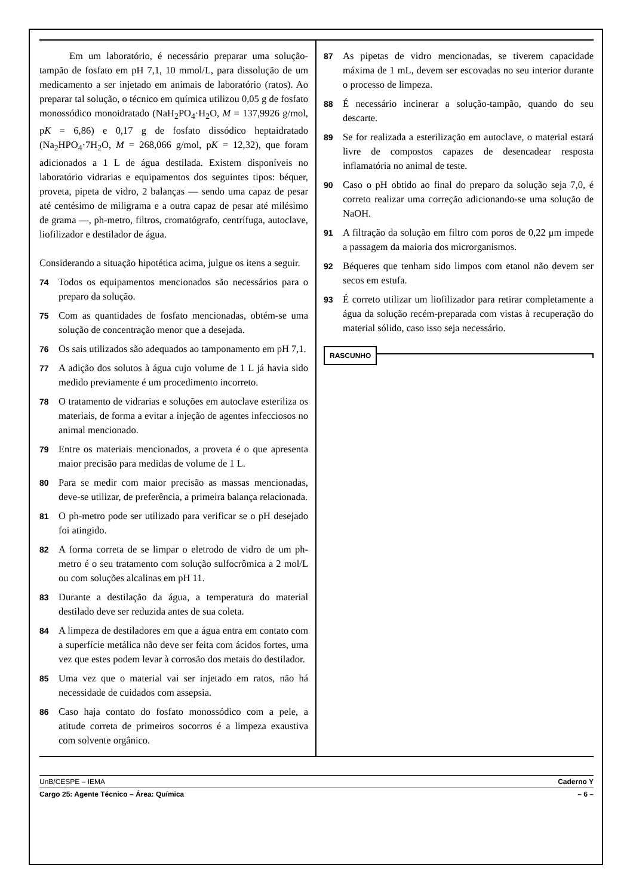Em um laboratório, é necessário preparar uma solução-tampão de fosfato em pH 7,1, 10 mmol/L, para dissolução de um medicamento a ser injetado em animais de laboratório (ratos). Ao preparar tal solução, o técnico em química utilizou 0,05 g de fosfato monossódico monoidratado (NaH<sub>2</sub>PO<sub>4</sub>·H<sub>2</sub>O, M = 137,9926 g/mol, pK = 6,86) e 0,17 g de fosfato dissódico heptaidratado (Na<sub>2</sub>HPO<sub>4</sub>·7H<sub>2</sub>O, M = 268,066 g/mol, pK = 12,32), que foram adicionados a 1 L de água destilada. Existem disponíveis no laboratório vidrarias e equipamentos dos seguintes tipos: béquer, proveta, pipeta de vidro, 2 balanças — sendo uma capaz de pesar até centésimo de miligrama e a outra capaz de pesar até milésimo de grama —, ph-metro, filtros, cromatógrafo, centrífuga, autoclave, liofilizador e destilador de água.
Considerando a situação hipotética acima, julgue os itens a seguir.
74
Todos os equipamentos mencionados são necessários para o preparo da solução.
75
Com as quantidades de fosfato mencionadas, obtém-se uma solução de concentração menor que a desejada.
76
Os sais utilizados são adequados ao tamponamento em pH 7,1.
77
A adição dos solutos à água cujo volume de 1 L já havia sido medido previamente é um procedimento incorreto.
78
O tratamento de vidrarias e soluções em autoclave esteriliza os materiais, de forma a evitar a injeção de agentes infecciosos no animal mencionado.
79
Entre os materiais mencionados, a proveta é o que apresenta maior precisão para medidas de volume de 1 L.
80
Para se medir com maior precisão as massas mencionadas, deve-se utilizar, de preferência, a primeira balança relacionada.
81
O ph-metro pode ser utilizado para verificar se o pH desejado foi atingido.
82
A forma correta de se limpar o eletrodo de vidro de um ph-metro é o seu tratamento com solução sulfocrômica a 2 mol/L ou com soluções alcalinas em pH 11.
83
Durante a destilação da água, a temperatura do material destilado deve ser reduzida antes de sua coleta.
84
A limpeza de destiladores em que a água entra em contato com a superfície metálica não deve ser feita com ácidos fortes, uma vez que estes podem levar à corrosão dos metais do destilador.
85
Uma vez que o material vai ser injetado em ratos, não há necessidade de cuidados com assepsia.
86
Caso haja contato do fosfato monossódico com a pele, a atitude correta de primeiros socorros é a limpeza exaustiva com solvente orgânico.
87
As pipetas de vidro mencionadas, se tiverem capacidade máxima de 1 mL, devem ser escovadas no seu interior durante o processo de limpeza.
88
É necessário incinerar a solução-tampão, quando do seu descarte.
89
Se for realizada a esterilização em autoclave, o material estará livre de compostos capazes de desencadear resposta inflamatória no animal de teste.
90
Caso o pH obtido ao final do preparo da solução seja 7,0, é correto realizar uma correção adicionando-se uma solução de NaOH.
91
A filtração da solução em filtro com poros de 0,22 μm impede a passagem da maioria dos microrganismos.
92
Béqueres que tenham sido limpos com etanol não devem ser secos em estufa.
93
É correto utilizar um liofilizador para retirar completamente a água da solução recém-preparada com vistas à recuperação do material sólido, caso isso seja necessário.
RASCUNHO
UnB/CESPE – IEMA Caderno Y
Cargo 25: Agente Técnico – Área: Química – 6 –